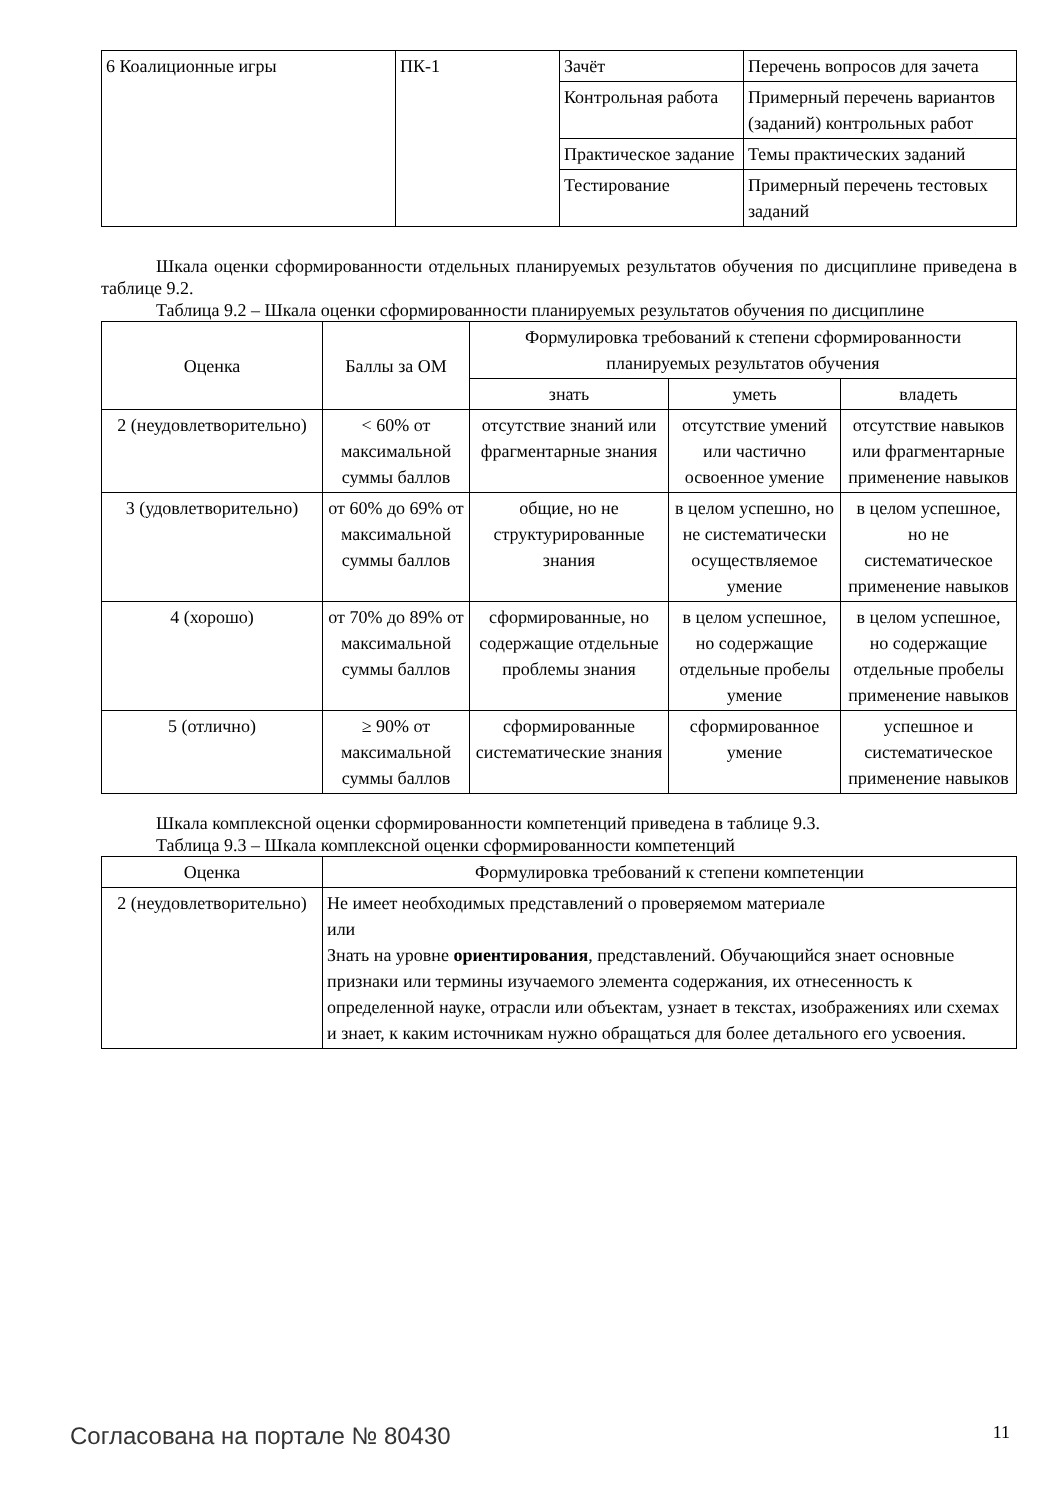| 6 Коалиционные игры | ПК-1 | Зачёт | Перечень вопросов для зачета |
| | | Контрольная работа | Примерный перечень вариантов (заданий) контрольных работ |
| | | Практическое задание | Темы практических заданий |
| | | Тестирование | Примерный перечень тестовых заданий |
Шкала оценки сформированности отдельных планируемых результатов обучения по дисциплине приведена в таблице 9.2.
Таблица 9.2 – Шкала оценки сформированности планируемых результатов обучения по дисциплине
| Оценка | Баллы за ОМ | Формулировка требований к степени сформированности планируемых результатов обучения | | |
| --- | --- | --- | --- | --- |
| | | знать | уметь | владеть |
| 2 (неудовлетворительно) | < 60% от максимальной суммы баллов | отсутствие знаний или фрагментарные знания | отсутствие умений или частично освоенное умение | отсутствие навыков или фрагментарные применение навыков |
| 3 (удовлетворительно) | от 60% до 69% от максимальной суммы баллов | общие, но не структурированные знания | в целом успешно, но не систематически осуществляемое умение | в целом успешное, но не систематическое применение навыков |
| 4 (хорошо) | от 70% до 89% от максимальной суммы баллов | сформированные, но содержащие отдельные проблемы знания | в целом успешное, но содержащие отдельные пробелы умение | в целом успешное, но содержащие отдельные пробелы применение навыков |
| 5 (отлично) | ≥ 90% от максимальной суммы баллов | сформированные систематические знания | сформированное умение | успешное и систематическое применение навыков |
Шкала комплексной оценки сформированности компетенций приведена в таблице 9.3.
Таблица 9.3 – Шкала комплексной оценки сформированности компетенций
| Оценка | Формулировка требований к степени компетенции |
| --- | --- |
| 2 (неудовлетворительно) | Не имеет необходимых представлений о проверяемом материале или Знать на уровне ориентирования , представлений. Обучающийся знает основные признаки или термины изучаемого элемента содержания, их отнесенность к определенной науке, отрасли или объектам, узнает в текстах, изображениях или схемах и знает, к каким источникам нужно обращаться для более детального его усвоения. |
Согласована на портале № 80430 11